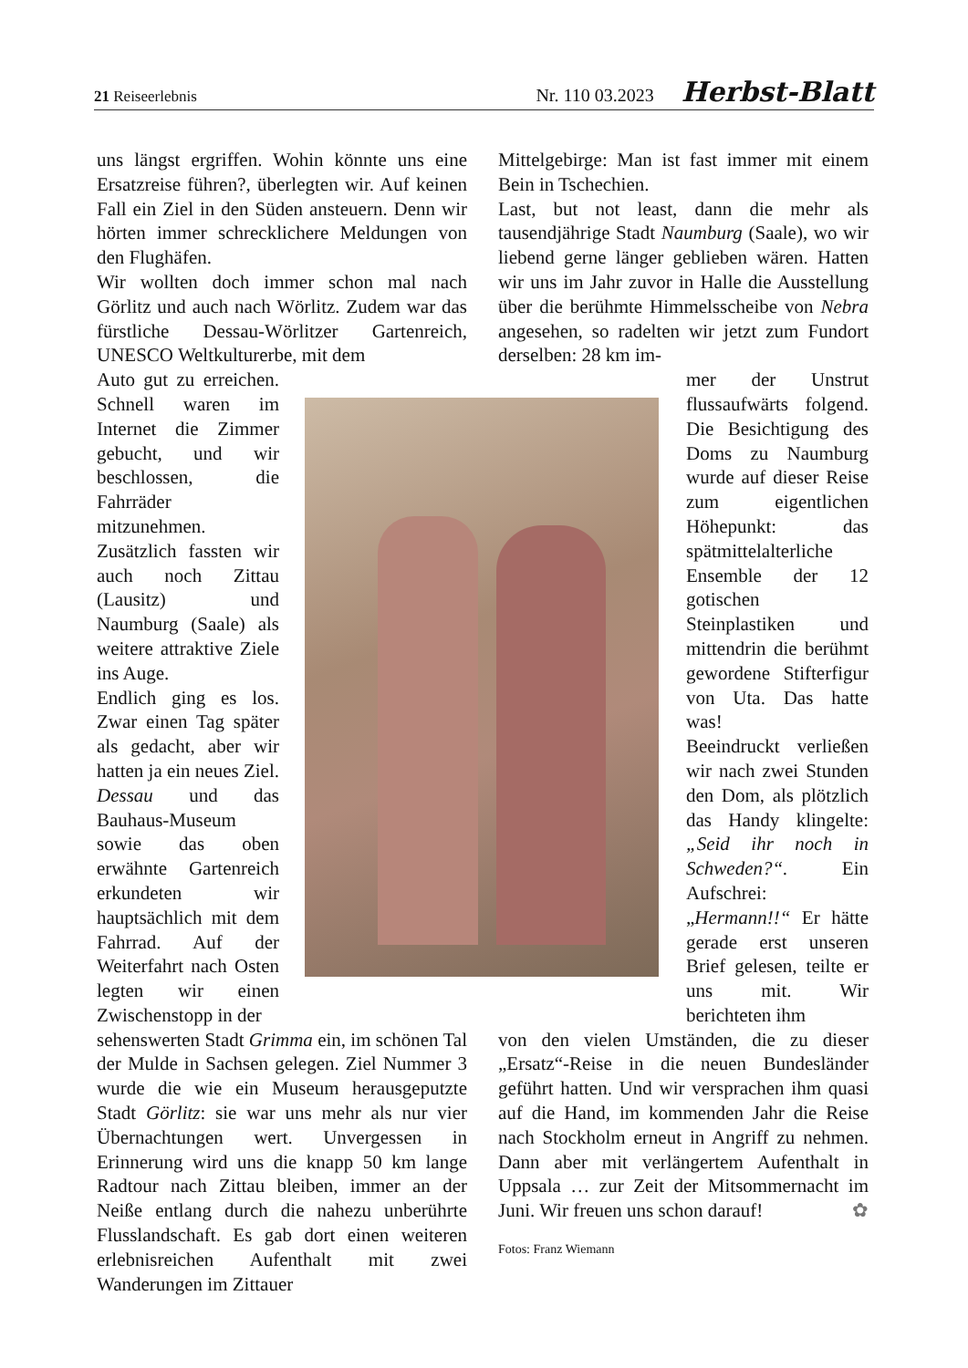21 Reiseerlebnis Nr. 110 03.2023 Herbst-Blatt
uns längst ergriffen. Wohin könnte uns eine Ersatzreise führen?, überlegten wir. Auf keinen Fall ein Ziel in den Süden ansteuern. Denn wir hörten immer schrecklichere Meldungen von den Flughäfen.
Wir wollten doch immer schon mal nach Görlitz und auch nach Wörlitz. Zudem war das fürstliche Dessau-Wörlitzer Gartenreich, UNESCO Weltkulturerbe, mit dem
Auto gut zu erreichen. Schnell waren im Internet die Zimmer gebucht, und wir beschlossen, die Fahrräder mitzunehmen. Zusätzlich fassten wir auch noch Zittau (Lausitz) und Naumburg (Saale) als weitere attraktive Ziele ins Auge.
Endlich ging es los. Zwar einen Tag später als gedacht, aber wir hatten ja ein neues Ziel. Dessau und das Bauhaus-Museum sowie das oben erwähnte Gartenreich erkundeten wir hauptsächlich mit dem Fahrrad. Auf der Weiterfahrt nach Osten legten wir einen Zwischenstopp in der
sehenswerten Stadt Grimma ein, im schönen Tal der Mulde in Sachsen gelegen. Ziel Nummer 3 wurde die wie ein Museum herausgeputzte Stadt Görlitz: sie war uns mehr als nur vier Übernachtungen wert. Unvergessen in Erinnerung wird uns die knapp 50 km lange Radtour nach Zittau bleiben, immer an der Neiße entlang durch die nahezu unberührte Flusslandschaft. Es gab dort einen weiteren erlebnisreichen Aufenthalt mit zwei Wanderungen im Zittauer
Mittelgebirge: Man ist fast immer mit einem Bein in Tschechien.
Last, but not least, dann die mehr als tausendjährige Stadt Naumburg (Saale), wo wir liebend gerne länger geblieben wären. Hatten wir uns im Jahr zuvor in Halle die Ausstellung über die berühmte Himmelsscheibe von Nebra angesehen, so radelten wir jetzt zum Fundort derselben: 28 km im-
mer der Unstrut flussaufwärts folgend. Die Besichtigung des Doms zu Naumburg wurde auf dieser Reise zum eigentlichen Höhepunkt: das spätmittelalterliche Ensemble der 12 gotischen Steinplastiken und mittendrin die berühmt gewordene Stifterfigur von Uta. Das hatte was!
Beeindruckt verließen wir nach zwei Stunden den Dom, als plötzlich das Handy klingelte: „Seid ihr noch in Schweden?“. Ein Aufschrei: „Hermann!!“ Er hätte gerade erst unseren Brief gelesen, teilte er uns mit. Wir berichteten ihm
von den vielen Umständen, die zu dieser „Ersatz“-Reise in die neuen Bundesländer geführt hatten. Und wir versprachen ihm quasi auf die Hand, im kommenden Jahr die Reise nach Stockholm erneut in Angriff zu nehmen. Dann aber mit verlängertem Aufenthalt in Uppsala … zur Zeit der Mitsommernacht im Juni. Wir freuen uns schon darauf! ✿
Fotos: Franz Wiemann